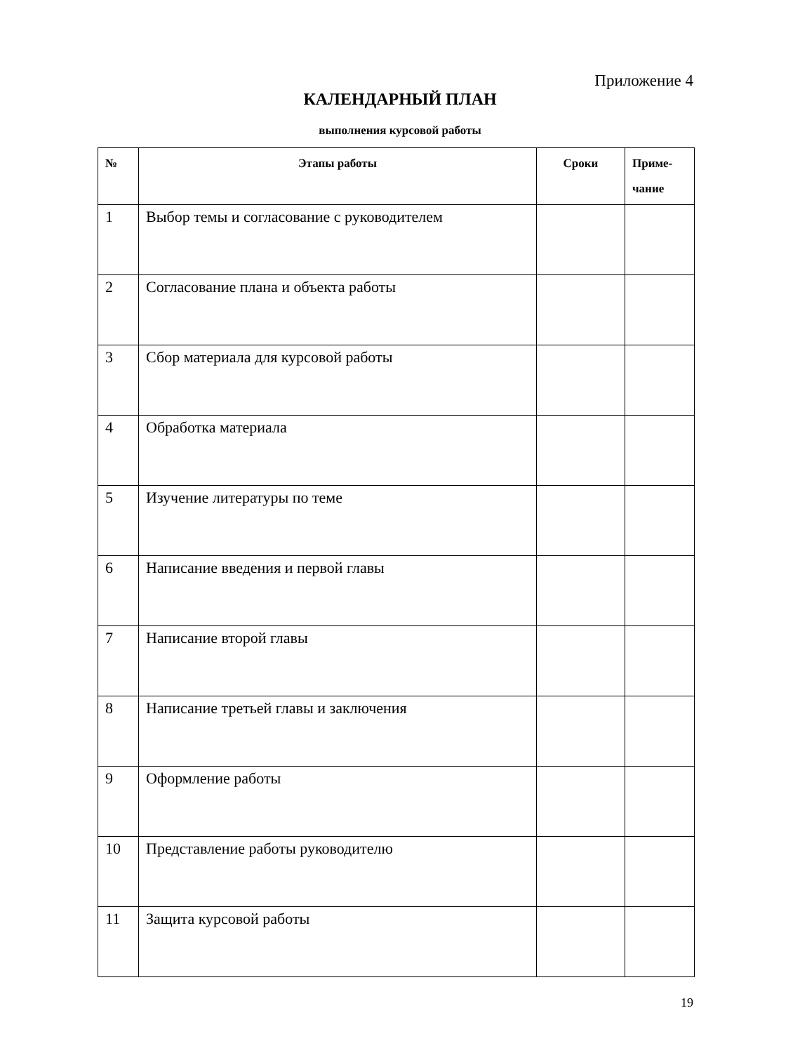Приложение 4
КАЛЕНДАРНЫЙ ПЛАН
выполнения курсовой работы
| № | Этапы работы | Сроки | Приме- чание |
| --- | --- | --- | --- |
| 1 | Выбор темы и согласование с руководителем | | |
| 2 | Согласование плана и объекта работы | | |
| 3 | Сбор материала для курсовой работы | | |
| 4 | Обработка материала | | |
| 5 | Изучение литературы по теме | | |
| 6 | Написание введения и первой главы | | |
| 7 | Написание второй главы | | |
| 8 | Написание третьей главы и заключения | | |
| 9 | Оформление работы | | |
| 10 | Представление работы руководителю | | |
| 11 | Защита курсовой работы | | |
19